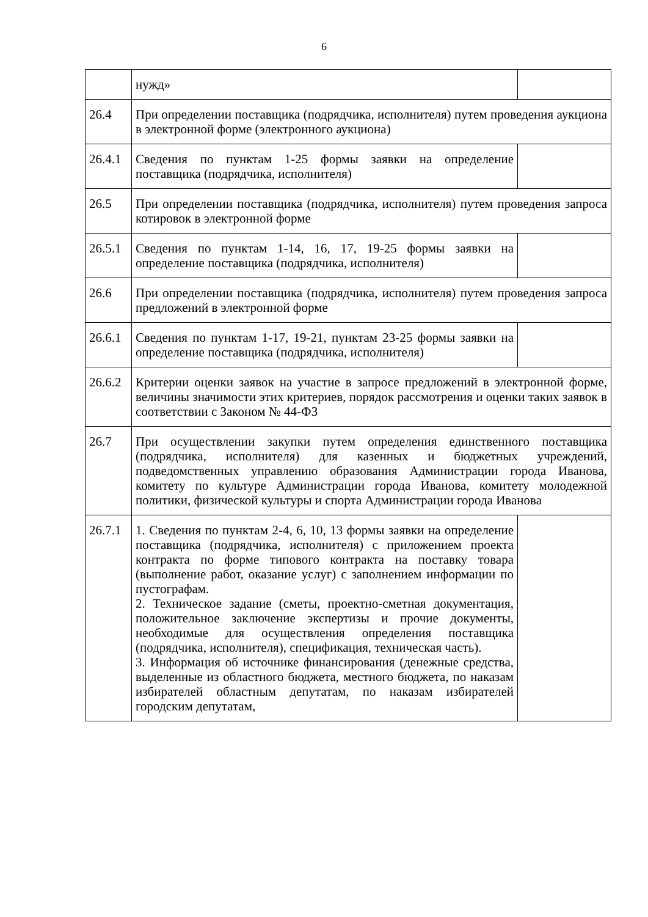6
| | нужд» | |
| 26.4 | При определении поставщика (подрядчика, исполнителя) путем проведения аукциона в электронной форме (электронного аукциона) | |
| 26.4.1 | Сведения по пунктам 1-25 формы заявки на определение поставщика (подрядчика, исполнителя) | |
| 26.5 | При определении поставщика (подрядчика, исполнителя) путем проведения запроса котировок в электронной форме | |
| 26.5.1 | Сведения по пунктам 1-14, 16, 17, 19-25 формы заявки на определение поставщика (подрядчика, исполнителя) | |
| 26.6 | При определении поставщика (подрядчика, исполнителя) путем проведения запроса предложений в электронной форме | |
| 26.6.1 | Сведения по пунктам 1-17, 19-21, пунктам 23-25 формы заявки на определение поставщика (подрядчика, исполнителя) | |
| 26.6.2 | Критерии оценки заявок на участие в запросе предложений в электронной форме, величины значимости этих критериев, порядок рассмотрения и оценки таких заявок в соответствии с Законом № 44-ФЗ | |
| 26.7 | При осуществлении закупки путем определения единственного поставщика (подрядчика, исполнителя) для казенных и бюджетных учреждений, подведомственных управлению образования Администрации города Иванова, комитету по культуре Администрации города Иванова, комитету молодежной политики, физической культуры и спорта Администрации города Иванова | |
| 26.7.1 | 1. Сведения по пунктам 2-4, 6, 10, 13 формы заявки на определение поставщика (подрядчика, исполнителя) с приложением проекта контракта по форме типового контракта на поставку товара (выполнение работ, оказание услуг) с заполнением информации по пустографам. 2. Техническое задание (сметы, проектно-сметная документация, положительное заключение экспертизы и прочие документы, необходимые для осуществления определения поставщика (подрядчика, исполнителя), спецификация, техническая часть). 3. Информация об источнике финансирования (денежные средства, выделенные из областного бюджета, местного бюджета, по наказам избирателей областным депутатам, по наказам избирателей городским депутатам, | |